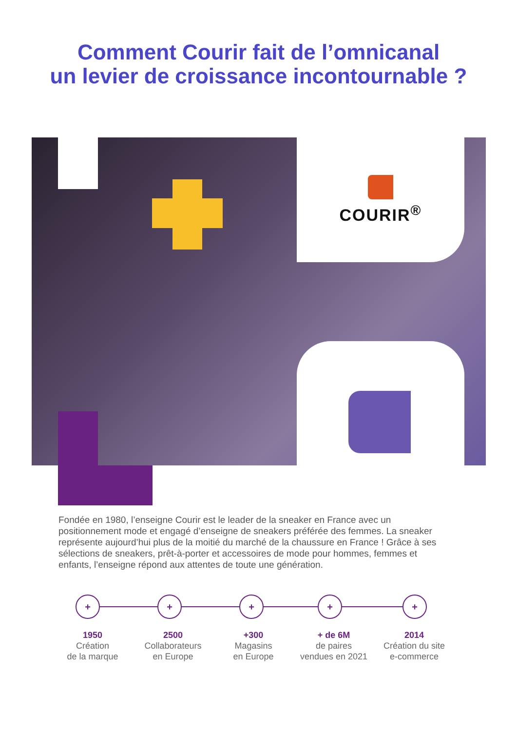Comment Courir fait de l’omnicanal
un levier de croissance incontournable ?
COURIR<sup>®</sup>
Fondée en 1980, l’enseigne Courir est le leader de la sneaker en France avec un positionnement mode et engagé d’enseigne de sneakers préférée des femmes. La sneaker représente aujourd’hui plus de la moitié du marché de la chaussure en France ! Grâce à ses sélections de sneakers, prêt-à-porter et accessoires de mode pour hommes, femmes et enfants, l’enseigne répond aux attentes de toute une génération.
+ + + + +
1950
Création
de la marque
2500
Collaborateurs
en Europe
+300
Magasins
en Europe
+ de 6M
de paires
vendues en 2021
2014
Création du site
e-commerce